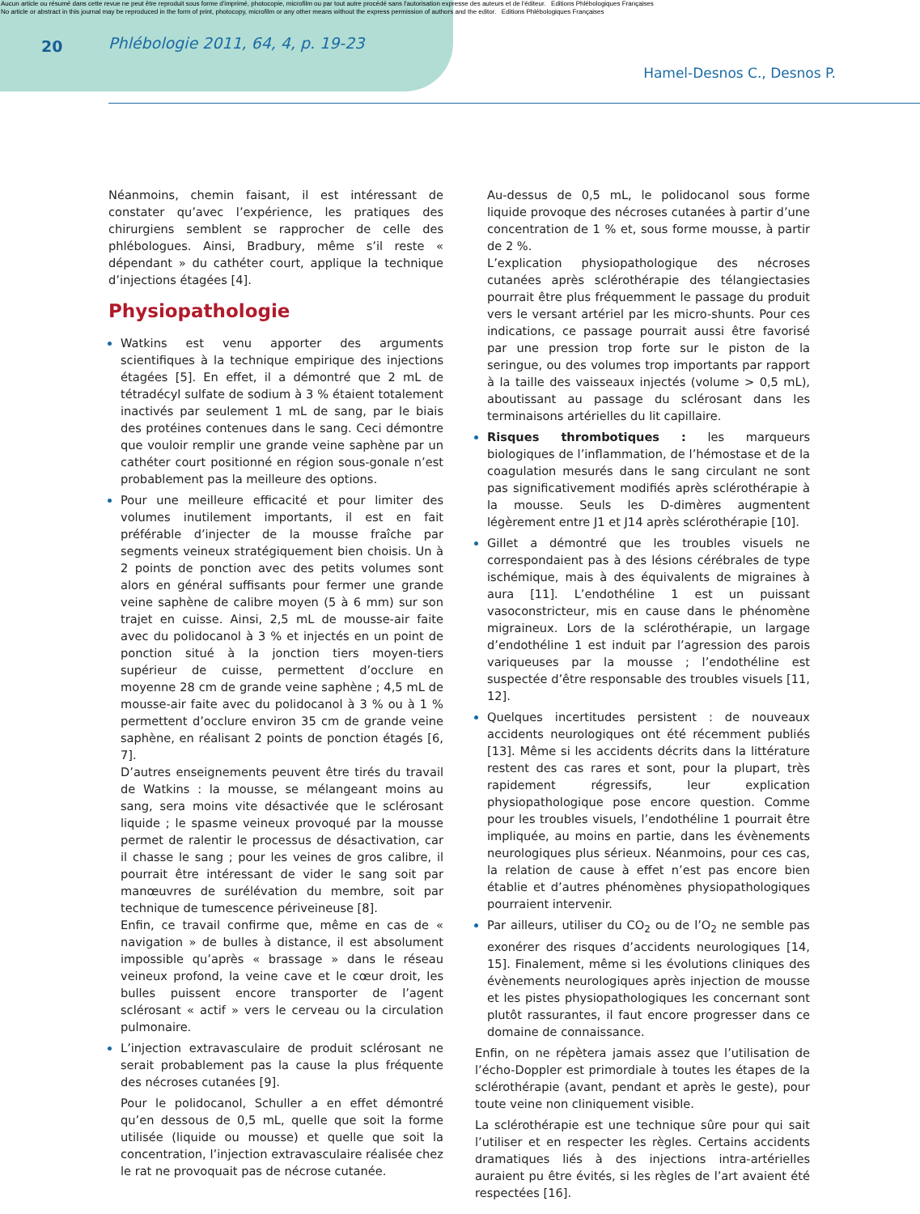Aucun article ou résumé dans cette revue ne peut être reproduit sous forme d'imprimé, photocopie, microfilm ou par tout autre procédé sans l'autorisation expresse des auteurs et de l'éditeur. Editions Phlébologiques Françaises
No article or abstract in this journal may be reproduced in the form of print, photocopy, microfilm or any other means without the express permission of authors and the editor. Editions Phlébologiques Françaises
20 Phlébologie 2011, 64, 4, p. 19-23
Hamel-Desnos C., Desnos P.
Néanmoins, chemin faisant, il est intéressant de constater qu’avec l’expérience, les pratiques des chirurgiens semblent se rapprocher de celle des phlébologues. Ainsi, Bradbury, même s’il reste « dépendant » du cathéter court, applique la technique d’injections étagées [4].
Physiopathologie
Watkins est venu apporter des arguments scientifiques à la technique empirique des injections étagées [5]. En effet, il a démontré que 2 mL de tétradécyl sulfate de sodium à 3 % étaient totalement inactivés par seulement 1 mL de sang, par le biais des protéines contenues dans le sang. Ceci démontre que vouloir remplir une grande veine saphène par un cathéter court positionné en région sous-gonale n’est probablement pas la meilleure des options.
Pour une meilleure efficacité et pour limiter des volumes inutilement importants, il est en fait préférable d’injecter de la mousse fraîche par segments veineux stratégiquement bien choisis. Un à 2 points de ponction avec des petits volumes sont alors en général suffisants pour fermer une grande veine saphène de calibre moyen (5 à 6 mm) sur son trajet en cuisse. Ainsi, 2,5 mL de mousse-air faite avec du polidocanol à 3 % et injectés en un point de ponction situé à la jonction tiers moyen-tiers supérieur de cuisse, permettent d’occlure en moyenne 28 cm de grande veine saphène ; 4,5 mL de mousse-air faite avec du polidocanol à 3 % ou à 1 % permettent d’occlure environ 35 cm de grande veine saphène, en réalisant 2 points de ponction étagés [6, 7].
D’autres enseignements peuvent être tirés du travail de Watkins : la mousse, se mélangeant moins au sang, sera moins vite désactivée que le sclérosant liquide ; le spasme veineux provoqué par la mousse permet de ralentir le processus de désactivation, car il chasse le sang ; pour les veines de gros calibre, il pourrait être intéressant de vider le sang soit par manœuvres de surélévation du membre, soit par technique de tumescence périveineuse [8].
Enfin, ce travail confirme que, même en cas de « navigation » de bulles à distance, il est absolument impossible qu’après « brassage » dans le réseau veineux profond, la veine cave et le cœur droit, les bulles puissent encore transporter de l’agent sclérosant « actif » vers le cerveau ou la circulation pulmonaire.
L’injection extravasculaire de produit sclérosant ne serait probablement pas la cause la plus fréquente des nécroses cutanées [9].
Pour le polidocanol, Schuller a en effet démontré qu’en dessous de 0,5 mL, quelle que soit la forme utilisée (liquide ou mousse) et quelle que soit la concentration, l’injection extravasculaire réalisée chez le rat ne provoquait pas de nécrose cutanée.
Au-dessus de 0,5 mL, le polidocanol sous forme liquide provoque des nécroses cutanées à partir d’une concentration de 1 % et, sous forme mousse, à partir de 2 %.
L’explication physiopathologique des nécroses cutanées après sclérothérapie des télangiectasies pourrait être plus fréquemment le passage du produit vers le versant artériel par les micro-shunts. Pour ces indications, ce passage pourrait aussi être favorisé par une pression trop forte sur le piston de la seringue, ou des volumes trop importants par rapport à la taille des vaisseaux injectés (volume > 0,5 mL), aboutissant au passage du sclérosant dans les terminaisons artérielles du lit capillaire.
Risques thrombotiques : les marqueurs biologiques de l’inflammation, de l’hémostase et de la coagulation mesurés dans le sang circulant ne sont pas significativement modifiés après sclérothérapie à la mousse. Seuls les D-dimères augmentent légèrement entre J1 et J14 après sclérothérapie [10].
Gillet a démontré que les troubles visuels ne correspondaient pas à des lésions cérébrales de type ischémique, mais à des équivalents de migraines à aura [11]. L’endothéline 1 est un puissant vasoconstricteur, mis en cause dans le phénomène migraineux. Lors de la sclérothérapie, un largage d’endothéline 1 est induit par l’agression des parois variqueuses par la mousse ; l’endothéline est suspectée d’être responsable des troubles visuels [11, 12].
Quelques incertitudes persistent : de nouveaux accidents neurologiques ont été récemment publiés [13]. Même si les accidents décrits dans la littérature restent des cas rares et sont, pour la plupart, très rapidement régressifs, leur explication physiopathologique pose encore question. Comme pour les troubles visuels, l’endothéline 1 pourrait être impliquée, au moins en partie, dans les évènements neurologiques plus sérieux. Néanmoins, pour ces cas, la relation de cause à effet n’est pas encore bien établie et d’autres phénomènes physiopathologiques pourraient intervenir.
Par ailleurs, utiliser du CO<sub>2</sub> ou de l’O<sub>2</sub> ne semble pas exonérer des risques d’accidents neurologiques [14, 15]. Finalement, même si les évolutions cliniques des évènements neurologiques après injection de mousse et les pistes physiopathologiques les concernant sont plutôt rassurantes, il faut encore progresser dans ce domaine de connaissance.
Enfin, on ne répètera jamais assez que l’utilisation de l’écho-Doppler est primordiale à toutes les étapes de la sclérothérapie (avant, pendant et après le geste), pour toute veine non cliniquement visible.
La sclérothérapie est une technique sûre pour qui sait l’utiliser et en respecter les règles. Certains accidents dramatiques liés à des injections intra-artérielles auraient pu être évités, si les règles de l’art avaient été respectées [16].